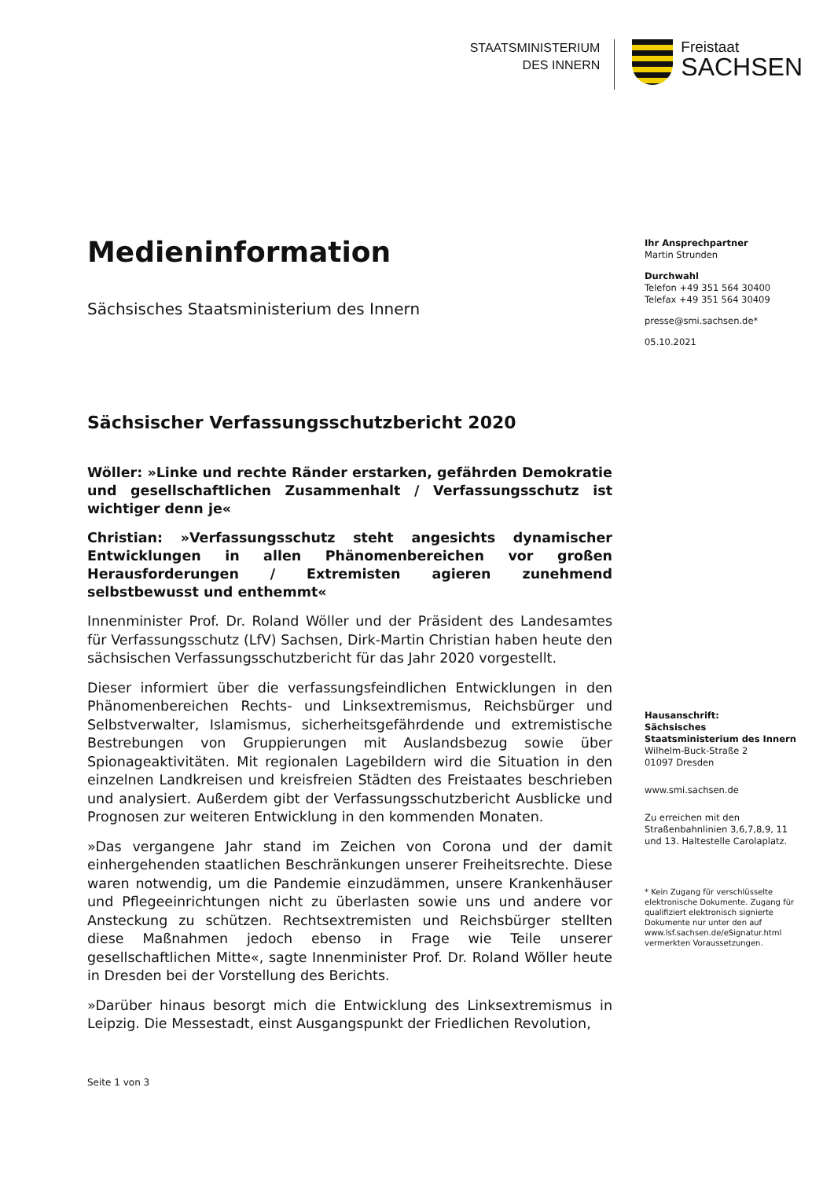STAATSMINISTERIUM
DES INNERN
Freistaat
SACHSEN
Medieninformation
Sächsisches Staatsministerium des Innern
Sächsischer Verfassungsschutzbericht 2020
Wöller: »Linke und rechte Ränder erstarken, gefährden Demokratie und gesellschaftlichen Zusammenhalt / Verfassungsschutz ist wichtiger denn je«
Christian: »Verfassungsschutz steht angesichts dynamischer Entwicklungen in allen Phänomenbereichen vor großen Herausforderungen / Extremisten agieren zunehmend selbstbewusst und enthemmt«
Innenminister Prof. Dr. Roland Wöller und der Präsident des Landesamtes für Verfassungsschutz (LfV) Sachsen, Dirk-Martin Christian haben heute den sächsischen Verfassungsschutzbericht für das Jahr 2020 vorgestellt.
Dieser informiert über die verfassungsfeindlichen Entwicklungen in den Phänomenbereichen Rechts- und Linksextremismus, Reichsbürger und Selbstverwalter, Islamismus, sicherheitsgefährdende und extremistische Bestrebungen von Gruppierungen mit Auslandsbezug sowie über Spionageaktivitäten. Mit regionalen Lagebildern wird die Situation in den einzelnen Landkreisen und kreisfreien Städten des Freistaates beschrieben und analysiert. Außerdem gibt der Verfassungsschutzbericht Ausblicke und Prognosen zur weiteren Entwicklung in den kommenden Monaten.
»Das vergangene Jahr stand im Zeichen von Corona und der damit einhergehenden staatlichen Beschränkungen unserer Freiheitsrechte. Diese waren notwendig, um die Pandemie einzudämmen, unsere Krankenhäuser und Pflegeeinrichtungen nicht zu überlasten sowie uns und andere vor Ansteckung zu schützen. Rechtsextremisten und Reichsbürger stellten diese Maßnahmen jedoch ebenso in Frage wie Teile unserer gesellschaftlichen Mitte«, sagte Innenminister Prof. Dr. Roland Wöller heute in Dresden bei der Vorstellung des Berichts.
»Darüber hinaus besorgt mich die Entwicklung des Linksextremismus in Leipzig. Die Messestadt, einst Ausgangspunkt der Friedlichen Revolution,
Ihr Ansprechpartner
Martin Strunden
Durchwahl
Telefon +49 351 564 30400
Telefax +49 351 564 30409
presse@smi.sachsen.de*
05.10.2021
Hausanschrift:
Sächsisches Staatsministerium des Innern
Wilhelm-Buck-Straße 2
01097 Dresden
www.smi.sachsen.de
Zu erreichen mit den Straßenbahnlinien 3,6,7,8,9, 11 und 13. Haltestelle Carolaplatz.
* Kein Zugang für verschlüsselte elektronische Dokumente. Zugang für qualifiziert elektronisch signierte Dokumente nur unter den auf www.lsf.sachsen.de/eSignatur.html vermerkten Voraussetzungen.
Seite 1 von 3